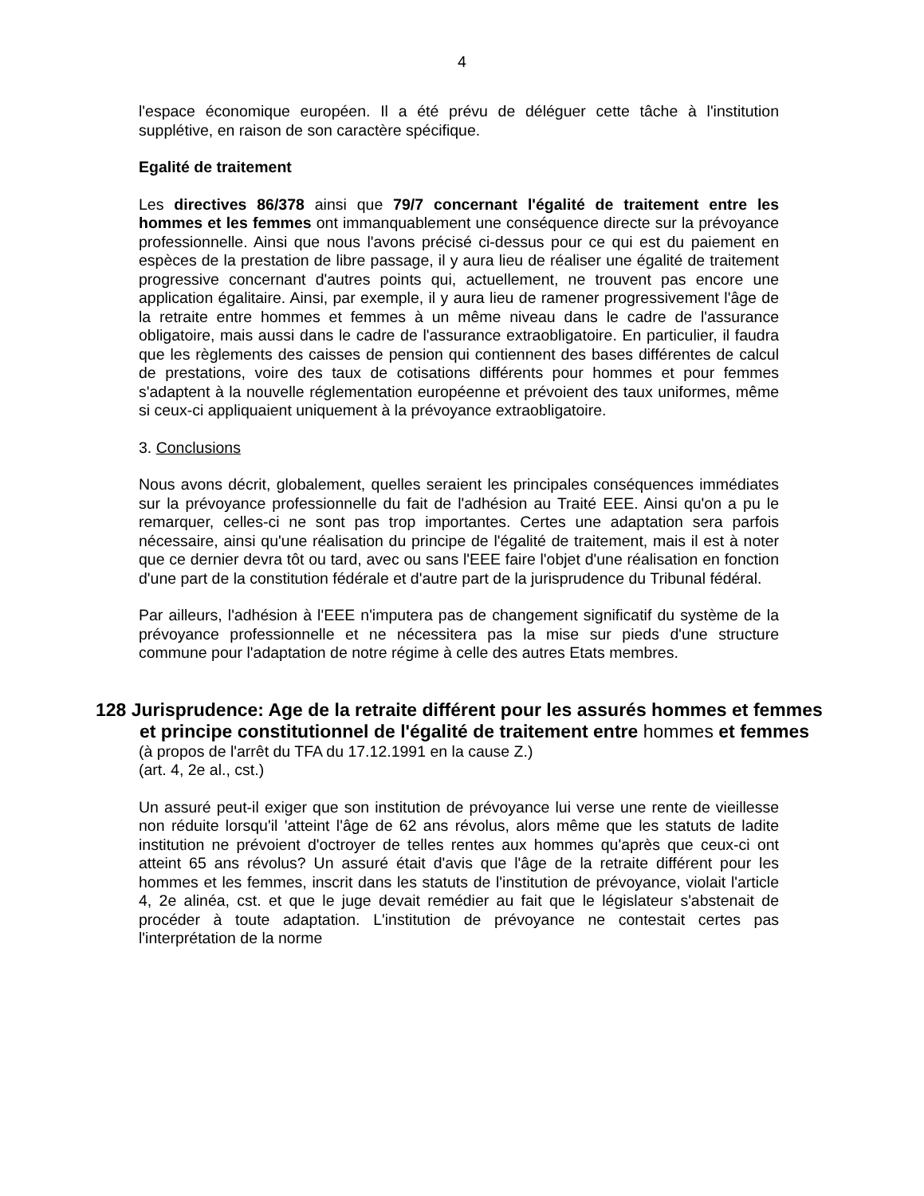4
l'espace économique européen. Il a été prévu de déléguer cette tâche à l'institution supplétive, en raison de son caractère spécifique.
Egalité de traitement
Les directives 86/378 ainsi que 79/7 concernant l'égalité de traitement entre les hommes et les femmes ont immanquablement une conséquence directe sur la prévoyance professionnelle. Ainsi que nous l'avons précisé ci-dessus pour ce qui est du paiement en espèces de la prestation de libre passage, il y aura lieu de réaliser une égalité de traitement progressive concernant d'autres points qui, actuellement, ne trouvent pas encore une application égalitaire. Ainsi, par exemple, il y aura lieu de ramener progressivement l'âge de la retraite entre hommes et femmes à un même niveau dans le cadre de l'assurance obligatoire, mais aussi dans le cadre de l'assurance extraobligatoire. En particulier, il faudra que les règlements des caisses de pension qui contiennent des bases différentes de calcul de prestations, voire des taux de cotisations différents pour hommes et pour femmes s'adaptent à la nouvelle réglementation européenne et prévoient des taux uniformes, même si ceux-ci appliquaient uniquement à la prévoyance extraobligatoire.
3. Conclusions
Nous avons décrit, globalement, quelles seraient les principales conséquences immédiates sur la prévoyance professionnelle du fait de l'adhésion au Traité EEE. Ainsi qu'on a pu le remarquer, celles-ci ne sont pas trop importantes. Certes une adaptation sera parfois nécessaire, ainsi qu'une réalisation du principe de l'égalité de traitement, mais il est à noter que ce dernier devra tôt ou tard, avec ou sans l'EEE faire l'objet d'une réalisation en fonction d'une part de la constitution fédérale et d'autre part de la jurisprudence du Tribunal fédéral.
Par ailleurs, l'adhésion à l'EEE n'imputera pas de changement significatif du système de la prévoyance professionnelle et ne nécessitera pas la mise sur pieds d'une structure commune pour l'adaptation de notre régime à celle des autres Etats membres.
128 Jurisprudence: Age de la retraite différent pour les assurés hommes et femmes et principe constitutionnel de l'égalité de traitement entre hommes et femmes
(à propos de l'arrêt du TFA du 17.12.1991 en la cause Z.)
(art. 4, 2e al., cst.)
Un assuré peut-il exiger que son institution de prévoyance lui verse une rente de vieillesse non réduite lorsqu'il 'atteint l'âge de 62 ans révolus, alors même que les statuts de ladite institution ne prévoient d'octroyer de telles rentes aux hommes qu'après que ceux-ci ont atteint 65 ans révolus? Un assuré était d'avis que l'âge de la retraite différent pour les hommes et les femmes, inscrit dans les statuts de l'institution de prévoyance, violait l'article 4, 2e alinéa, cst. et que le juge devait remédier au fait que le législateur s'abstenait de procéder à toute adaptation. L'institution de prévoyance ne contestait certes pas l'interprétation de la norme